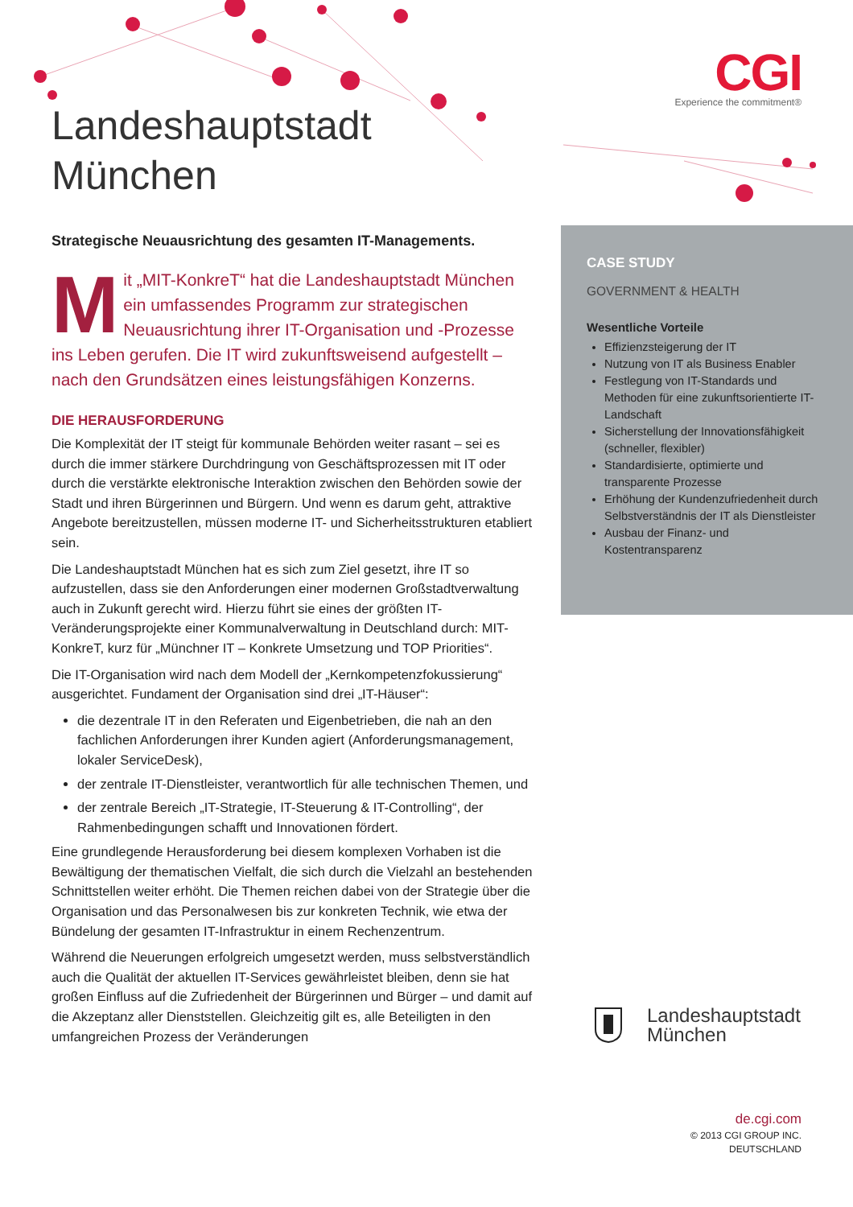CGI
Experience the commitment®
Landeshauptstadt
München
Strategische Neuausrichtung des gesamten IT-Managements.
Mit „MIT-KonkreT“ hat die Landeshauptstadt München ein umfassendes Programm zur strategischen Neuausrichtung ihrer IT-Organisation und -Prozesse ins Leben gerufen. Die IT wird zukunfts­weisend aufgestellt – nach den Grundsätzen eines leistungsfähigen Konzerns.
DIE HERAUSFORDERUNG
Die Komplexität der IT steigt für kommunale Behörden weiter rasant – sei es durch die immer stärkere Durchdringung von Geschäftsprozessen mit IT oder durch die verstärkte elektronische Interaktion zwischen den Behörden sowie der Stadt und ihren Bürgerinnen und Bürgern. Und wenn es darum geht, attraktive Angebote bereitzustellen, müssen moderne IT- und Sicherheitsstrukturen etabliert sein.
Die Landeshauptstadt München hat es sich zum Ziel gesetzt, ihre IT so aufzustellen, dass sie den Anforderungen einer modernen Großstadt­verwaltung auch in Zukunft gerecht wird. Hierzu führt sie eines der größten IT-Veränderungsprojekte einer Kommunalverwaltung in Deutschland durch: MIT-KonkreT, kurz für „Münchner IT – Konkrete Umsetzung und TOP Priorities“.
Die IT-Organisation wird nach dem Modell der „Kernkompetenz­fokussierung“ ausgerichtet. Fundament der Organisation sind drei „IT-Häuser“:
die dezentrale IT in den Referaten und Eigenbetrieben, die nah an den fachlichen Anforderungen ihrer Kunden agiert (Anforderungs­management, lokaler ServiceDesk),
der zentrale IT-Dienstleister, verantwortlich für alle technischen Themen, und
der zentrale Bereich „IT-Strategie, IT-Steuerung & IT-Controlling“, der Rahmenbedingungen schafft und Innovationen fördert.
Eine grundlegende Herausforderung bei diesem komplexen Vorhaben ist die Bewältigung der thematischen Vielfalt, die sich durch die Vielzahl an bestehenden Schnittstellen weiter erhöht. Die Themen reichen dabei von der Strategie über die Organisation und das Personalwesen bis zur konkreten Technik, wie etwa der Bündelung der gesamten IT-Infrastruktur in einem Rechenzentrum.
Während die Neuerungen erfolgreich umgesetzt werden, muss selbstver­ständlich auch die Qualität der aktuellen IT-Services gewährleistet bleiben, denn sie hat großen Einfluss auf die Zufriedenheit der Bürgerinnen und Bürger – und damit auf die Akzeptanz aller Dienststellen. Gleichzeitig gilt es, alle Beteiligten in den umfangreichen Prozess der Veränderungen
CASE STUDY
GOVERNMENT & HEALTH
Wesentliche Vorteile
Effizienzsteigerung der IT
Nutzung von IT als Business Enabler
Festlegung von IT-Standards und Methoden für eine zukunfts­orientierte IT-Landschaft
Sicherstellung der Innovations­fähigkeit (schneller, flexibler)
Standardisierte, optimierte und transparente Prozesse
Erhöhung der Kundenzufriedenheit durch Selbstverständnis der IT als Dienstleister
Ausbau der Finanz- und Kostentransparenz
Landeshauptstadt
München
de.cgi.com
© 2013 CGI GROUP INC.
DEUTSCHLAND